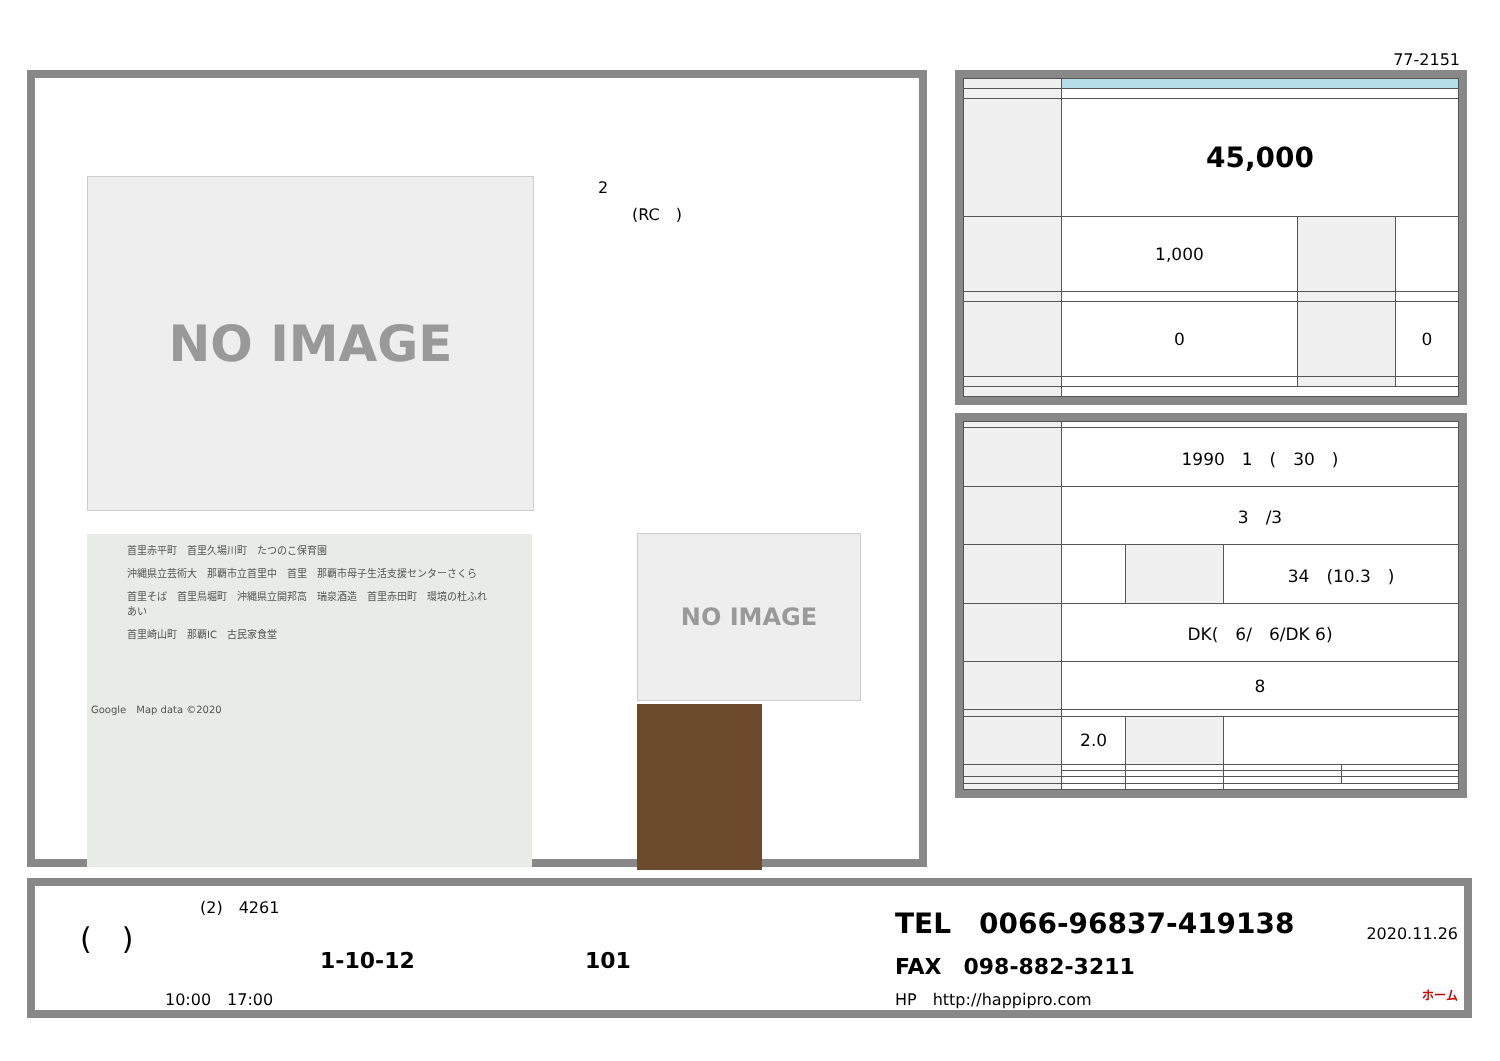77-2151
2
(RC　)
NO IMAGE
首里赤平町　首里久場川町　たつのこ保育園
沖縄県立芸術大　那覇市立首里中　首里　那覇市母子生活支援センターさくら
首里そば　首里鳥堀町　沖縄県立開邦高　瑞泉酒造　首里赤田町　環境の杜ふれあい
首里崎山町　那覇IC　古民家食堂
Google　Map data ©2020
NO IMAGE
| | 45,000 | | |
| | 1,000 | | |
| | 0 | | 0 |
| | 1990 1 ( 30 ) | | | |
| | 3 /3 | | | |
| | | | 34 (10.3 ) | |
| | DK( 6/ 6/DK 6) | | | |
| | 8 | | | |
| | 2.0 | | | |
(2)　4261
(　)
1-10-12 101
10:00　17:00
TEL　0066-96837-419138
FAX　098-882-3211
HP　http://happipro.com
2020.11.26
ホーム